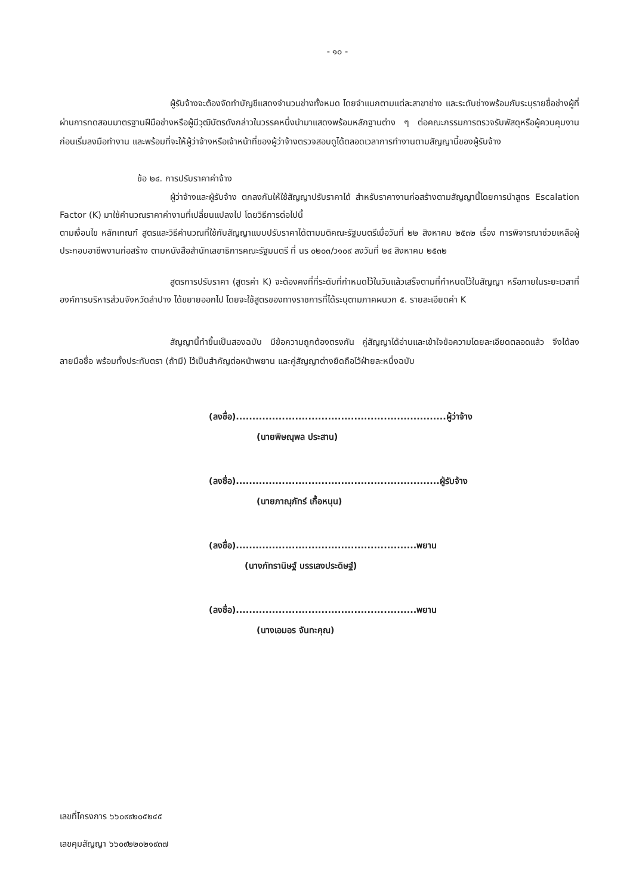- ๑๐ -
ผู้รับจ้างจะต้องจัดทำบัญชีแสดงจำนวนช่างทั้งหมด โดยจำแนกตามแต่ละสาขาช่าง และระดับช่างพร้อมกับระบุรายชื่อช่างผู้ที่ผ่านการทดสอบมาตรฐานฝีมือช่างหรือผู้มีวุฒิบัตรดังกล่าวในวรรคหนึ่งนำมาแสดงพร้อมหลักฐานต่าง ๆ ต่อคณะกรรมการตรวจรับพัสดุหรือผู้ควบคุมงาน ก่อนเริ่มลงมือทำงาน และพร้อมที่จะให้ผู้ว่าจ้างหรือเจ้าหน้าที่ของผู้ว่าจ้างตรวจสอบดูได้ตลอดเวลาการทำงานตามสัญญานี้ของผู้รับจ้าง
ข้อ ๒๔. การปรับราคาค่าจ้าง
ผู้ว่าจ้างและผู้รับจ้าง ตกลงกันให้ใช้สัญญาปรับราคาได้ สำหรับราคางานก่อสร้างตามสัญญานี้โดยการนำสูตร Escalation Factor (K) มาใช้คำนวณราคาค่างานที่เปลี่ยนแปลงไป โดยวิธีการต่อไปนี้
ตามเงื่อนไข หลักเกณฑ์ สูตรและวิธีคำนวณที่ใช้กับสัญญาแบบปรับราคาได้ตามมติคณะรัฐมนตรีเมื่อวันที่ ๒๒ สิงหาคม ๒๕๓๒ เรื่อง การพิจารณาช่วยเหลือผู้ประกอบอาชีพงานก่อสร้าง ตามหนังสือสำนักเลขาธิการคณะรัฐมนตรี ที่ นร ๐๒๐๓/ว๑๐๙ ลงวันที่ ๒๔ สิงหาคม ๒๕๓๒
สูตรการปรับราคา (สูตรค่า K) จะต้องคงที่ที่ระดับที่กำหนดไว้ในวันแล้วเสร็จตามที่กำหนดไว้ในสัญญา หรือภายในระยะเวลาที่ องค์การบริหารส่วนจังหวัดลำปาง ได้ขยายออกไป โดยจะใช้สูตรของทางราชการที่ได้ระบุตามภาคผนวก ๕. รายละเอียดค่า K
สัญญานี้ทำขึ้นเป็นสองฉบับ มีข้อความถูกต้องตรงกัน คู่สัญญาได้อ่านและเข้าใจข้อความโดยละเอียดตลอดแล้ว จึงได้ลงลายมือชื่อ พร้อมทั้งประทับตรา (ถ้ามี) ไว้เป็นสำคัญต่อหน้าพยาน และคู่สัญญาต่างยึดถือไว้ฝ่ายละหนึ่งฉบับ
(ลงชื่อ)................................................................ผู้ว่าจ้าง
(นายพิษณุพล ประสาน)
(ลงชื่อ)..............................................................ผู้รับจ้าง
(นายภาณุภัทร์ เกื้อหนุน)
(ลงชื่อ).......................................................พยาน
(นางภัทรานิษฐ์ บรรเลงประดิษฐ์)
(ลงชื่อ).......................................................พยาน
(นางเอมอร จันทะคุณ)
เลขที่โครงการ ๖๖๐๙๙๒๐๕๒๔๕
เลขคุมสัญญา ๖๖๐๙๒๒๐๒๑๙๓๗